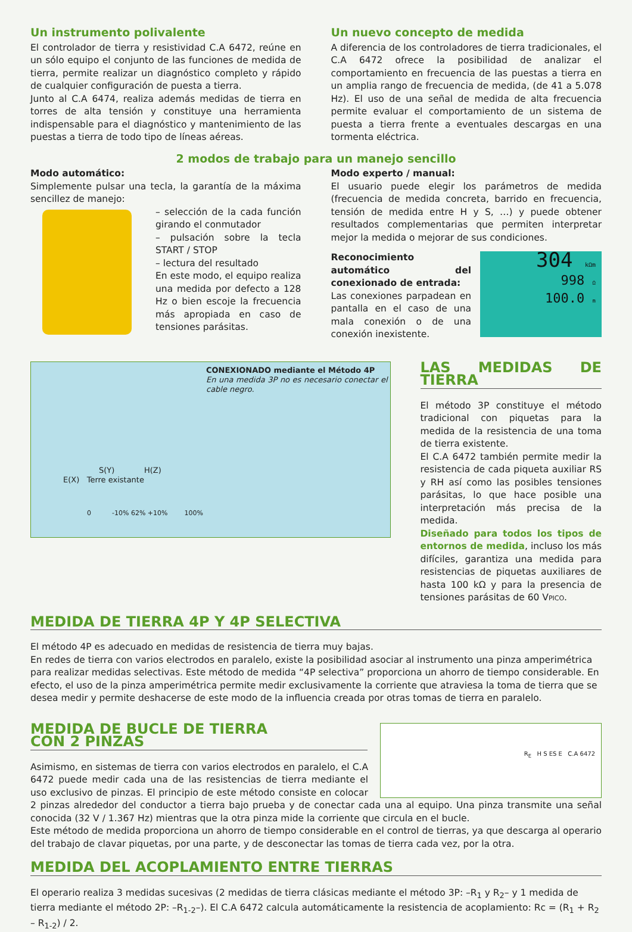Un instrumento polivalente
El controlador de tierra y resistividad C.A 6472, reúne en un sólo equipo el conjunto de las funciones de medida de tierra, permite realizar un diagnóstico completo y rápido de cualquier configuración de puesta a tierra.
Junto al C.A 6474, realiza además medidas de tierra en torres de alta tensión y constituye una herramienta indispensable para el diagnóstico y mantenimiento de las puestas a tierra de todo tipo de líneas aéreas.
Un nuevo concepto de medida
A diferencia de los controladores de tierra tradicionales, el C.A 6472 ofrece la posibilidad de analizar el comportamiento en frecuencia de las puestas a tierra en un amplia rango de frecuencia de medida, (de 41 a 5.078 Hz). El uso de una señal de medida de alta frecuencia permite evaluar el comportamiento de un sistema de puesta a tierra frente a eventuales descargas en una tormenta eléctrica.
2 modos de trabajo para un manejo sencillo
Modo automático:
Simplemente pulsar una tecla, la garantía de la máxima sencillez de manejo:
– selección de la cada función girando el conmutador
– pulsación sobre la tecla START / STOP
– lectura del resultado
En este modo, el equipo realiza una medida por defecto a 128 Hz o bien escoje la frecuencia más apropiada en caso de tensiones parásitas.
Modo experto / manual:
El usuario puede elegir los parámetros de medida (frecuencia de medida concreta, barrido en frecuencia, tensión de medida entre H y S, …) y puede obtener resultados complementarias que permiten interpretar mejor la medida o mejorar de sus condiciones.
304 kΩm
998 Ω
100.0 m
Reconocimiento automático del conexionado de entrada:
Las conexiones parpadean en pantalla en el caso de una mala conexión o de una conexión inexistente.
CONEXIONADO mediante el Método 4P
En una medida 3P no es necesario conectar el cable negro.
S(Y) H(Z)
E(X) Terre existante
0 -10% 62% +10% 100%
LAS MEDIDAS DE TIERRA
El método 3P constituye el método tradicional con piquetas para la medida de la resistencia de una toma de tierra existente.
El C.A 6472 también permite medir la resistencia de cada piqueta auxiliar RS y RH así como las posibles tensiones parásitas, lo que hace posible una interpretación más precisa de la medida.
Diseñado para todos los tipos de entornos de medida, incluso los más difíciles, garantiza una medida para resistencias de piquetas auxiliares de hasta 100 kΩ y para la presencia de tensiones parásitas de 60 VPICO.
MEDIDA DE TIERRA 4P Y 4P SELECTIVA
El método 4P es adecuado en medidas de resistencia de tierra muy bajas.
En redes de tierra con varios electrodos en paralelo, existe la posibilidad asociar al instrumento una pinza amperimétrica para realizar medidas selectivas. Este método de medida “4P selectiva” proporciona un ahorro de tiempo considerable. En efecto, el uso de la pinza amperimétrica permite medir exclusivamente la corriente que atraviesa la toma de tierra que se desea medir y permite deshacerse de este modo de la influencia creada por otras tomas de tierra en paralelo.
R<sub>E</sub> H S ES E C.A 6472
MEDIDA DE BUCLE DE TIERRA
CON 2 PINZAS
Asimismo, en sistemas de tierra con varios electrodos en paralelo, el C.A 6472 puede medir cada una de las resistencias de tierra mediante el uso exclusivo de pinzas. El principio de este método consiste en colocar 2 pinzas alrededor del conductor a tierra bajo prueba y de conectar cada una al equipo. Una pinza transmite una señal conocida (32 V / 1.367 Hz) mientras que la otra pinza mide la corriente que circula en el bucle.
Este método de medida proporciona un ahorro de tiempo considerable en el control de tierras, ya que descarga al operario del trabajo de clavar piquetas, por una parte, y de desconectar las tomas de tierra cada vez, por la otra.
MEDIDA DEL ACOPLAMIENTO ENTRE TIERRAS
El operario realiza 3 medidas sucesivas (2 medidas de tierra clásicas mediante el método 3P: –R<sub>1</sub> y R<sub>2</sub>– y 1 medida de tierra mediante el método 2P: –R<sub>1-2</sub>–). El C.A 6472 calcula automáticamente la resistencia de acoplamiento: Rc = (R<sub>1</sub> + R<sub>2</sub> – R<sub>1-2</sub>) / 2.